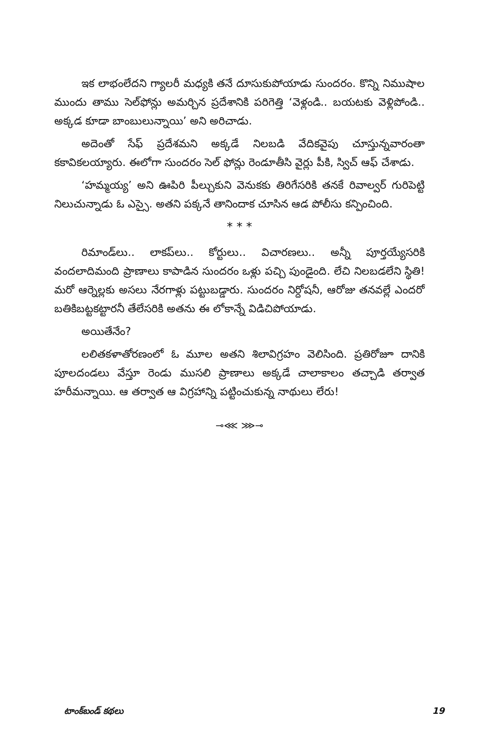ఇక లాభంలేదని గ్యాలరీ మధ్యకి తనే దూసుకుపోయాడు సుందరం. కొన్ని నిముషాల ముందు తాము సెల్‌ఫోన్లు అమర్చిన ప్రదేశానికి పరిగెత్తి ‘వెళ్లండి.. బయటకు వెళ్లిపోండి.. అక్కడ కూడా బాంబులున్నాయి’ అని అరిచాడు.
అదెంతో సేఫ్ ప్రదేశమని అక్కడే నిలబడి వేదికవైపు చూస్తున్నవారంతా కకావికలయ్యారు. ఈలోగా సుందరం సెల్ ఫోన్లు రెండూతీసి వైర్లు పీకి, స్విచ్ ఆఫ్ చేశాడు.
‘హమ్మయ్య’ అని ఊపిరి పీల్చుకుని వెనుకకు తిరిగేసరికి తనకే రివాల్వర్ గురిపెట్టి నిలుచున్నాడు ఓ ఎస్సై. అతని పక్కనే తానిందాక చూసిన ఆడ పోలీసు కన్పించింది.
* * *
రిమాండ్‌లు.. లాకప్‌లు.. కోర్టులు.. విచారణలు.. అన్నీ పూర్తయ్యేసరికి వందలాదిమంది ప్రాణాలు కాపాడిన సుందరం ఒళ్లు పచ్చి పుండైంది. లేచి నిలబడలేని స్థితి! మరో ఆర్నెల్లకు అసలు నేరగాళ్లు పట్టుబడ్డారు. సుందరం నిర్దోషనీ, ఆరోజు తనవల్లే ఎందరో బతికిబట్టకట్టారనీ తేలేసరికి అతను ఈ లోకాన్నే విడిచిపోయాడు.
అయితేనేం?
లలితకళాతోరణంలో ఓ మూల అతని శిలావిగ్రహం వెలిసింది. ప్రతిరోజూ దానికి పూలదండలు వేస్తూ రెండు ముసలి ప్రాణాలు అక్కడే చాలాకాలం తచ్చాడి తర్వాత హరీమన్నాయి. ఆ తర్వాత ఆ విగ్రహాన్ని పట్టించుకున్న నాథులు లేరు!
⊸⋘ ⋙⊸
టాంక్‌బండ్ కథలు 19